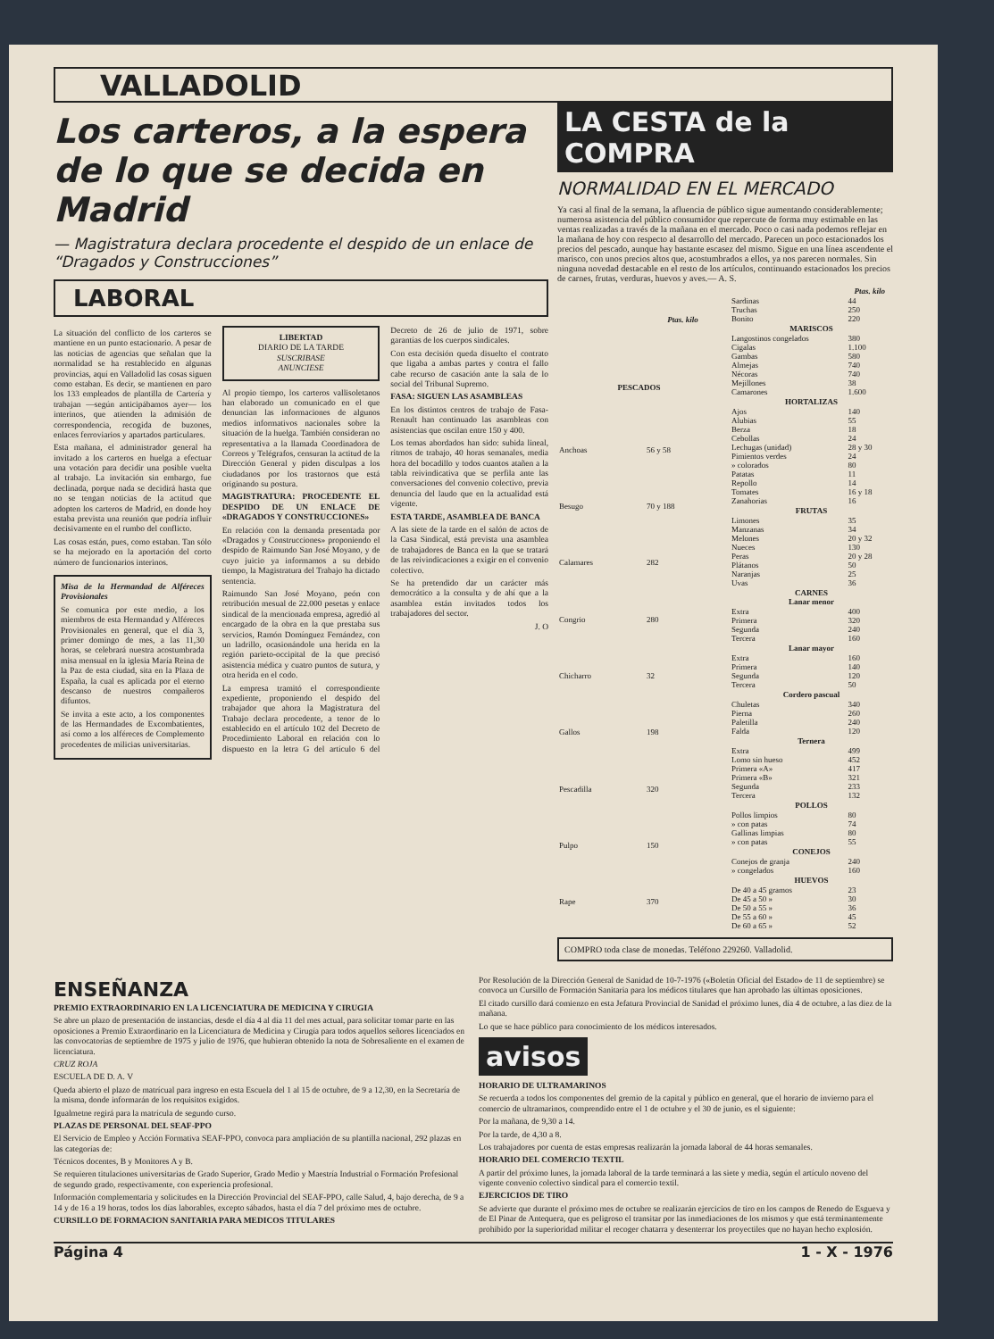VALLADOLID
Los carteros, a la espera de lo que se decida en Madrid
— Magistratura declara procedente el despido de un enlace de “Dragados y Construcciones”
LABORAL
La situación del conflicto de los carteros se mantiene en un punto estacionario. A pesar de las noticias de agencias que señalan que la normalidad se ha restablecido en algunas provincias, aquí en Valladolid las cosas siguen como estaban. Es decir, se mantienen en paro los 133 empleados de plantilla de Cartería y trabajan —según anticipábamos ayer— los interinos, que atienden la admisión de correspondencia, recogida de buzones, enlaces ferroviarios y apartados particulares.
Esta mañana, el administrador general ha invitado a los carteros en huelga a efectuar una votación para decidir una posible vuelta al trabajo. La invitación sin embargo, fue declinada, porque nada se decidirá hasta que no se tengan noticias de la actitud que adopten los carteros de Madrid, en donde hoy estaba prevista una reunión que podría influir decisivamente en el rumbo del conflicto.
Las cosas están, pues, como estaban. Tan sólo se ha mejorado en la aportación del corto número de funcionarios interinos.
Misa de la Hermandad de Alféreces Provisionales
Se comunica por este medio, a los miembros de esta Hermandad y Alféreces Provisionales en general, que el día 3, primer domingo de mes, a las 11,30 horas, se celebrará nuestra acostumbrada misa mensual en la iglesia María Reina de la Paz de esta ciudad, sita en la Plaza de España, la cual es aplicada por el eterno descanso de nuestros compañeros difuntos.
Se invita a este acto, a los componentes de las Hermandades de Excombatientes, así como a los alféreces de Complemento procedentes de milicias universitarias.
LIBERTAD
DIARIO DE LA TARDE
SUSCRIBASE
ANUNCIESE
Al propio tiempo, los carteros vallisoletanos han elaborado un comunicado en el que denuncian las informaciones de algunos medios informativos nacionales sobre la situación de la huelga. También consideran no representativa a la llamada Coordinadora de Correos y Telégrafos, censuran la actitud de la Dirección General y piden disculpas a los ciudadanos por los trastornos que está originando su postura.
MAGISTRATURA: PROCEDENTE EL DESPIDO DE UN ENLACE DE «DRAGADOS Y CONSTRUCCIONES»
En relación con la demanda presentada por «Dragados y Construcciones» proponiendo el despido de Raimundo San José Moyano, y de cuyo juicio ya informamos a su debido tiempo, la Magistratura del Trabajo ha dictado sentencia.
Raimundo San José Moyano, peón con retribución mesual de 22.000 pesetas y enlace sindical de la mencionada empresa, agredió al encargado de la obra en la que prestaba sus servicios, Ramón Domínguez Fernández, con un ladrillo, ocasionándole una herida en la región parieto-occipital de la que precisó asistencia médica y cuatro puntos de sutura, y otra herida en el codo.
La empresa tramitó el correspondiente expediente, proponiendo el despido del trabajador que ahora la Magistratura del Trabajo declara procedente, a tenor de lo establecido en el artículo 102 del Decreto de Procedimiento Laboral en relación con lo dispuesto en la letra G del artículo 6 del Decreto de 26 de julio de 1971, sobre garantías de los cuerpos sindicales.
Con esta decisión queda disuelto el contrato que ligaba a ambas partes y contra el fallo cabe recurso de casación ante la sala de lo social del Tribunal Supremo.
FASA: SIGUEN LAS ASAMBLEAS
En los distintos centros de trabajo de Fasa-Renault han continuado las asambleas con asistencias que oscilan entre 150 y 400.
Los temas abordados han sido: subida lineal, ritmos de trabajo, 40 horas semanales, media hora del bocadillo y todos cuantos atañen a la tabla reivindicativa que se perfila ante las conversaciones del convenio colectivo, previa denuncia del laudo que en la actualidad está vigente.
ESTA TARDE, ASAMBLEA DE BANCA
A las siete de la tarde en el salón de actos de la Casa Sindical, está prevista una asamblea de trabajadores de Banca en la que se tratará de las reivindicaciones a exigir en el convenio colectivo.
Se ha pretendido dar un carácter más democrático a la consulta y de ahí que a la asamblea están invitados todos los trabajadores del sector.
J. O
LA CESTA de la COMPRA
NORMALIDAD EN EL MERCADO
Ya casi al final de la semana, la afluencia de público sigue aumentando considerablemente; numerosa asistencia del público consumidor que repercute de forma muy estimable en las ventas realizadas a través de la mañana en el mercado. Poco o casi nada podemos reflejar en la mañana de hoy con respecto al desarrollo del mercado. Parecen un poco estacionados los precios del pescado, aunque hay bastante escasez del mismo. Sigue en una línea ascendente el marisco, con unos precios altos que, acostumbrados a ellos, ya nos parecen normales. Sin ninguna novedad destacable en el resto de los artículos, continuando estacionados los precios de carnes, frutas, verduras, huevos y aves.— A. S.
| | Ptas. kilo |
| --- | --- |
| PESCADOS | |
| Anchoas | 56 y 58 |
| Besugo | 70 y 188 |
| Calamares | 282 |
| Congrio | 280 |
| Chicharro | 32 |
| Gallos | 198 |
| Pescadilla | 320 |
| Pulpo | 150 |
| Rape | 370 |
| | Ptas. kilo |
| --- | --- |
| Sardinas | 44 |
| Truchas | 250 |
| Bonito | 220 |
| MARISCOS | |
| Langostinos congelados | 380 |
| Cigalas | 1.100 |
| Gambas | 580 |
| Almejas | 740 |
| Nécoras | 740 |
| Mejillones | 38 |
| Camarones | 1.600 |
| HORTALIZAS | |
| Ajos | 140 |
| Alubias | 55 |
| Berza | 18 |
| Cebollas | 24 |
| Lechugas (unidad) | 28 y 30 |
| Pimientos verdes | 24 |
| » colorados | 80 |
| Patatas | 11 |
| Repollo | 14 |
| Tomates | 16 y 18 |
| Zanahorias | 16 |
| FRUTAS | |
| Limones | 35 |
| Manzanas | 34 |
| Melones | 20 y 32 |
| Nueces | 130 |
| Peras | 20 y 28 |
| Plátanos | 50 |
| Naranjas | 25 |
| Uvas | 36 |
| CARNES Lanar menor | |
| Extra | 400 |
| Primera | 320 |
| Segunda | 240 |
| Tercera | 160 |
| Lanar mayor | |
| Extra | 160 |
| Primera | 140 |
| Segunda | 120 |
| Tercera | 50 |
| Cordero pascual | |
| Chuletas | 340 |
| Pierna | 260 |
| Paletilla | 240 |
| Falda | 120 |
| Ternera | |
| Extra | 499 |
| Lomo sin hueso | 452 |
| Primera «A» | 417 |
| Primera «B» | 321 |
| Segunda | 233 |
| Tercera | 132 |
| POLLOS | |
| Pollos limpios | 80 |
| » con patas | 74 |
| Gallinas limpias | 80 |
| » con patas | 55 |
| CONEJOS | |
| Conejos de granja | 240 |
| » congelados | 160 |
| HUEVOS | |
| De 40 a 45 gramos | 23 |
| De 45 a 50 » | 30 |
| De 50 a 55 » | 36 |
| De 55 a 60 » | 45 |
| De 60 a 65 » | 52 |
COMPRO toda clase de monedas. Teléfono 229260. Valladolid.
ENSEÑANZA
PREMIO EXTRAORDINARIO EN LA LICENCIATURA DE MEDICINA Y CIRUGIA
Se abre un plazo de presentación de instancias, desde el día 4 al día 11 del mes actual, para solicitar tomar parte en las oposiciones a Premio Extraordinario en la Licenciatura de Medicina y Cirugía para todos aquellos señores licenciados en las convocatorias de septiembre de 1975 y julio de 1976, que hubieran obtenido la nota de Sobresaliente en el examen de licenciatura.
CRUZ ROJA
ESCUELA DE D. A. V
Queda abierto el plazo de matrícual para ingreso en esta Escuela del 1 al 15 de octubre, de 9 a 12,30, en la Secretaría de la misma, donde informarán de los requisitos exigidos.
Igualmetne regirá para la matrícula de segundo curso.
PLAZAS DE PERSONAL DEL SEAF-PPO
El Servicio de Empleo y Acción Formativa SEAF-PPO, convoca para ampliación de su plantilla nacional, 292 plazas en las categorías de:
Técnicos docentes, B y Monitores A y B.
Se requieren titulaciones universitarias de Grado Superior, Grado Medio y Maestría Industrial o Formación Profesional de segundo grado, respectivamente, con experiencia profesional.
Información complementaria y solicitudes en la Dirección Provincial del SEAF-PPO, calle Salud, 4, bajo derecha, de 9 a 14 y de 16 a 19 horas, todos los días laborables, excepto sábados, hasta el día 7 del próximo mes de octubre.
CURSILLO DE FORMACION SANITARIA PARA MEDICOS TITULARES
Por Resolución de la Dirección General de Sanidad de 10-7-1976 («Boletín Oficial del Estado» de 11 de septiembre) se convoca un Cursillo de Formación Sanitaria para los médicos titulares que han aprobado las últimas oposiciones.
El citado cursillo dará comienzo en esta Jefatura Provincial de Sanidad el próximo lunes, día 4 de octubre, a las diez de la mañana.
Lo que se hace público para conocimiento de los médicos interesados.
avisos
HORARIO DE ULTRAMARINOS
Se recuerda a todos los componentes del gremio de la capital y público en general, que el horario de invierno para el comercio de ultramarinos, comprendido entre el 1 de octubre y el 30 de junio, es el siguiente:
Por la mañana, de 9,30 a 14.
Por la tarde, de 4,30 a 8.
Los trabajadores por cuenta de estas empresas realizarán la jornada laboral de 44 horas semanales.
HORARIO DEL COMERCIO TEXTIL
A partir del próximo lunes, la jornada laboral de la tarde terminará a las siete y media, según el artículo noveno del vigente convenio colectivo sindical para el comercio textil.
EJERCICIOS DE TIRO
Se advierte que durante el próximo mes de octubre se realizarán ejercicios de tiro en los campos de Renedo de Esgueva y de El Pinar de Antequera, que es peligroso el transitar por las inmediaciones de los mismos y que está terminantemente prohibido por la superioridad militar el recoger chatarra y desenterrar los proyectiles que no hayan hecho explosión.
Página 4 1 - X - 1976